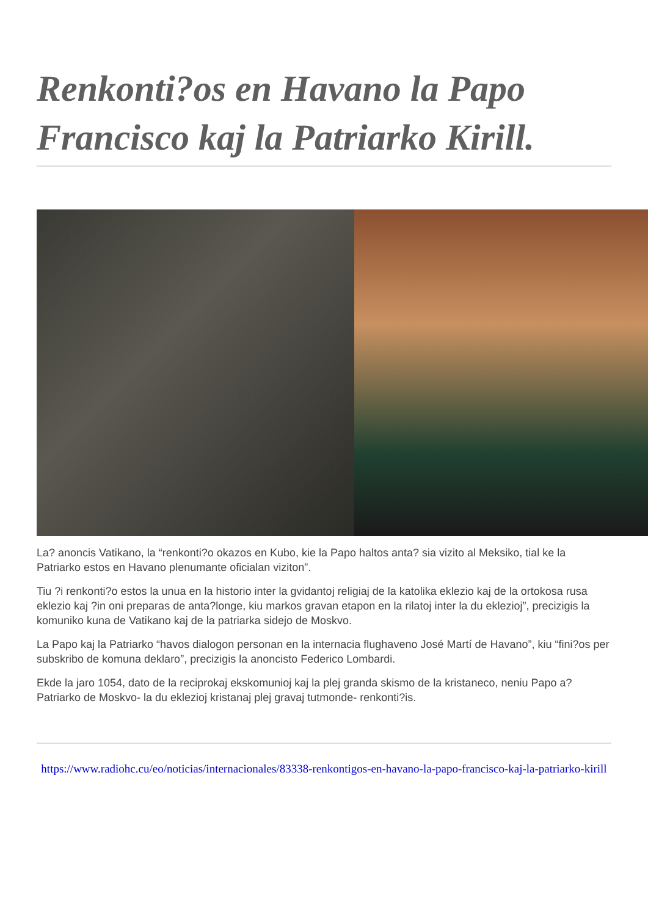Renkonti?os en Havano la Papo Francisco kaj la Patriarko Kirill.
La? anoncis Vatikano, la “renkonti?o okazos en Kubo, kie la Papo haltos anta? sia vizito al Meksiko, tial ke la Patriarko estos en Havano plenumante oficialan viziton”.
Tiu ?i renkonti?o estos la unua en la historio inter la gvidantoj religiaj de la katolika eklezio kaj de la ortokosa rusa eklezio kaj ?in oni preparas de anta?longe, kiu markos gravan etapon en la rilatoj inter la du eklezioj”, precizigis la komuniko kuna de Vatikano kaj de la patriarka sidejo de Moskvo.
La Papo kaj la Patriarko “havos dialogon personan en la internacia flughaveno José Martí de Havano”, kiu “fini?os per subskribo de komuna deklaro”, precizigis la anoncisto Federico Lombardi.
Ekde la jaro 1054, dato de la reciprokaj ekskomunioj kaj la plej granda skismo de la kristaneco, neniu Papo a? Patriarko de Moskvo- la du eklezioj kristanaj plej gravaj tutmonde- renkonti?is.
https://www.radiohc.cu/eo/noticias/internacionales/83338-renkontigos-en-havano-la-papo-francisco-kaj-la-patriarko-kirill